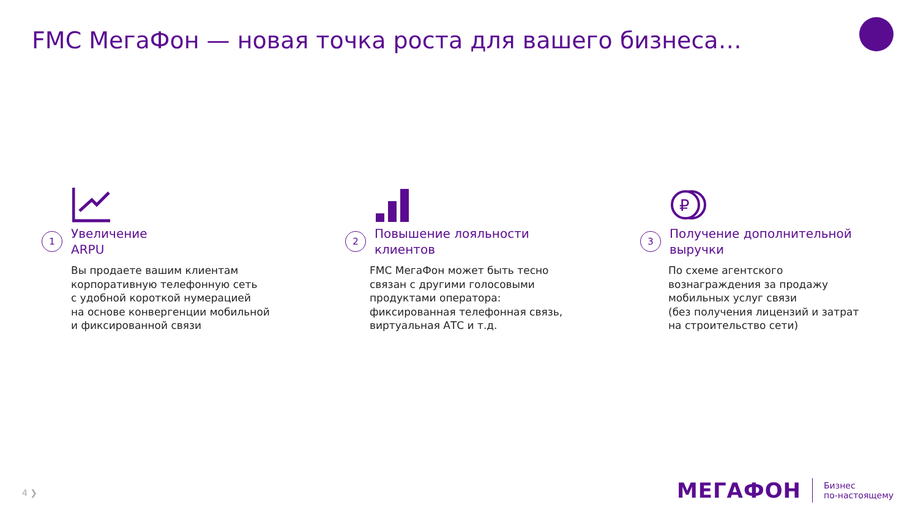FMC МегаФон — новая точка роста для вашего бизнеса…
1 Увеличение
ARPU
Вы продаете вашим клиентам
корпоративную телефонную сеть
с удобной короткой нумерацией
на основе конвергенции мобильной
и фиксированной связи
2 Повышение лояльности
клиентов
FMC МегаФон может быть тесно
связан с другими голосовыми
продуктами оператора:
фиксированная телефонная связь,
виртуальная АТС и т.д.
₽
3 Получение дополнительной
выручки
По схеме агентского
вознаграждения за продажу
мобильных услуг связи
(без получения лицензий и затрат
на строительство сети)
4 ❯
МЕГАФОН Бизнес
по-настоящему